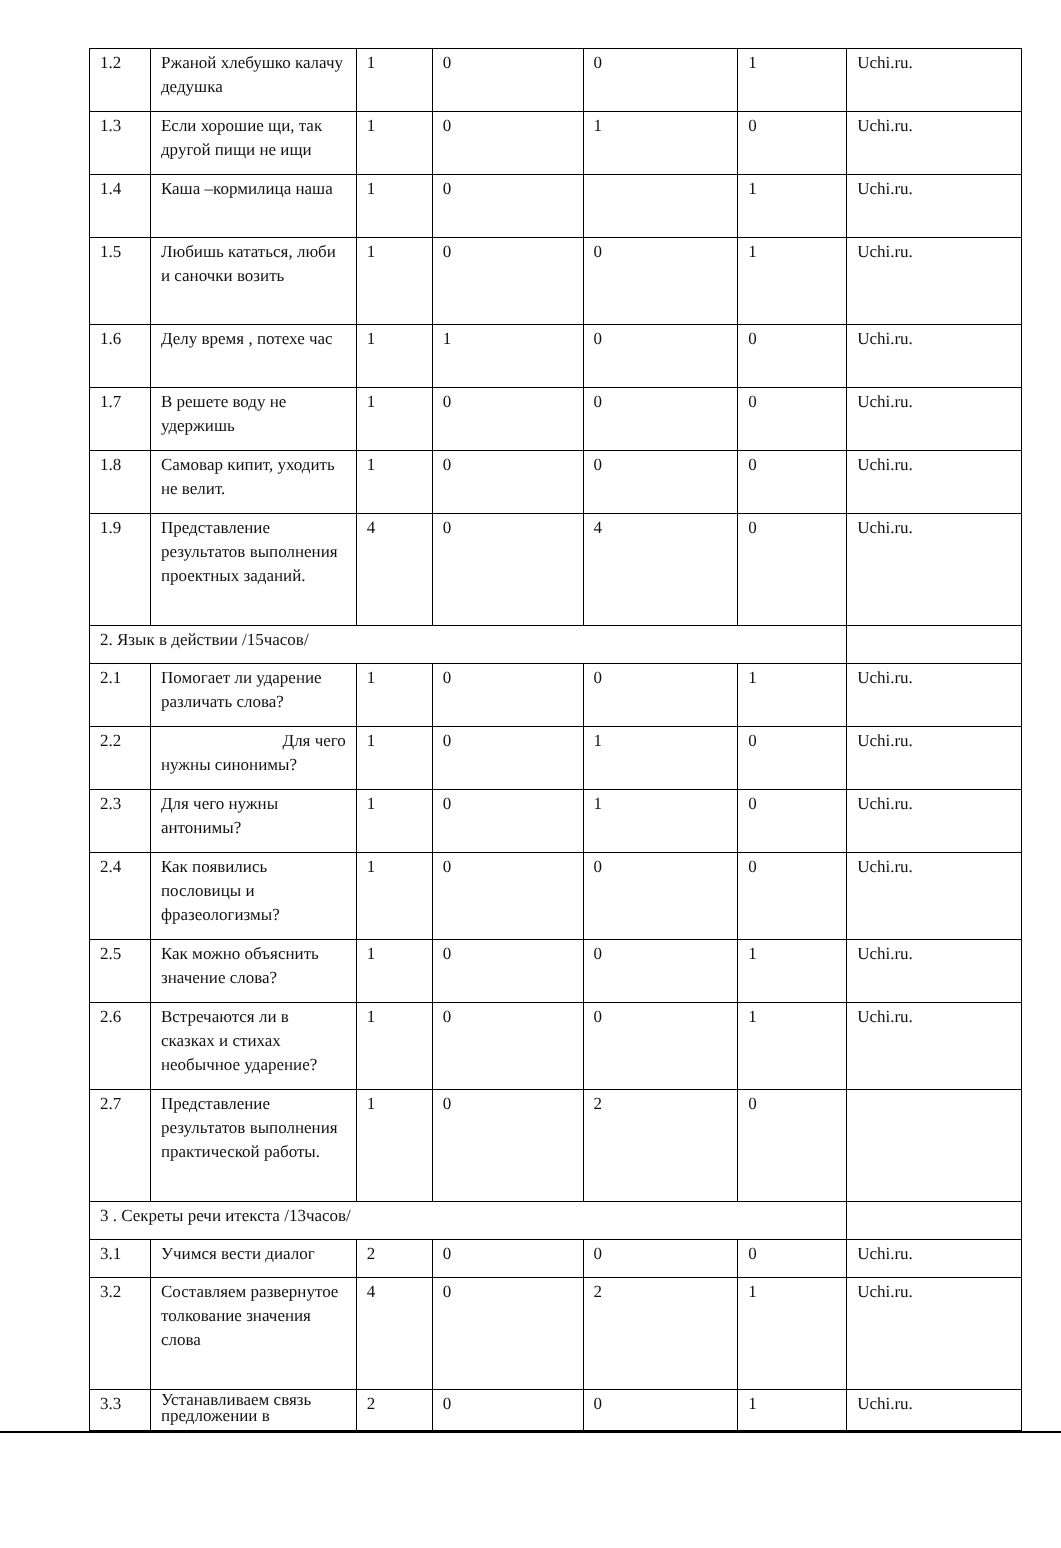| 1.2 | Ржаной хлебушко калачу дедушка | 1 | 0 | 0 | 1 | Uchi.ru. |
| 1.3 | Если хорошие щи, так другой пищи не ищи | 1 | 0 | 1 | 0 | Uchi.ru. |
| 1.4 | Каша –кормилица наша | 1 | 0 | | 1 | Uchi.ru. |
| 1.5 | Любишь кататься, люби и саночки возить | 1 | 0 | 0 | 1 | Uchi.ru. |
| 1.6 | Делу время , потехе час | 1 | 1 | 0 | 0 | Uchi.ru. |
| 1.7 | В решете воду не удержишь | 1 | 0 | 0 | 0 | Uchi.ru. |
| 1.8 | Самовар кипит, уходить не велит. | 1 | 0 | 0 | 0 | Uchi.ru. |
| 1.9 | Представление результатов выполнения проектных заданий. | 4 | 0 | 4 | 0 | Uchi.ru. |
| 2. Язык в действии /15часов/ | | | | | | |
| 2.1 | Помогает ли ударение различать слова? | 1 | 0 | 0 | 1 | Uchi.ru. |
| 2.2 | Для чего нужны синонимы? | 1 | 0 | 1 | 0 | Uchi.ru. |
| 2.3 | Для чего нужны антонимы? | 1 | 0 | 1 | 0 | Uchi.ru. |
| 2.4 | Как появились пословицы и фразеологизмы? | 1 | 0 | 0 | 0 | Uchi.ru. |
| 2.5 | Как можно объяснить значение слова? | 1 | 0 | 0 | 1 | Uchi.ru. |
| 2.6 | Встречаются ли в сказках и стихах необычное ударение? | 1 | 0 | 0 | 1 | Uchi.ru. |
| 2.7 | Представление результатов выполнения практической работы. | 1 | 0 | 2 | 0 | |
| 3 . Секреты речи итекста /13часов/ | | | | | | |
| 3.1 | Учимся вести диалог | 2 | 0 | 0 | 0 | Uchi.ru. |
| 3.2 | Составляем развернутое толкование значения слова | 4 | 0 | 2 | 1 | Uchi.ru. |
| 3.3 | Устанавливаем связь предложении в | 2 | 0 | 0 | 1 | Uchi.ru. |